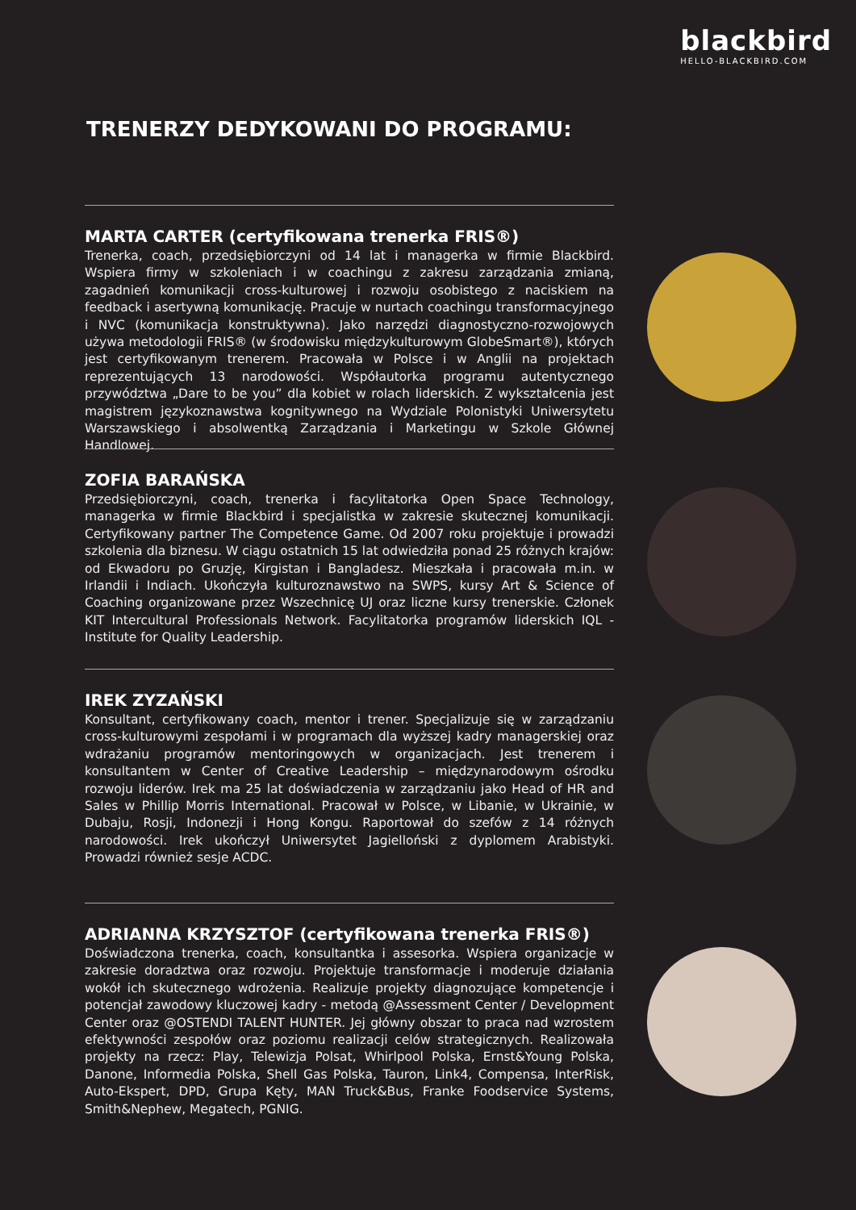blackbird
HELLO-BLACKBIRD.COM
TRENERZY DEDYKOWANI DO PROGRAMU:
MARTA CARTER (certyfikowana trenerka FRIS®)
Trenerka, coach, przedsiębiorczyni od 14 lat i managerka w firmie Blackbird. Wspiera firmy w szkoleniach i w coachingu z zakresu zarządzania zmianą, zagadnień komunikacji cross-kulturowej i rozwoju osobistego z naciskiem na feedback i asertywną komunikację. Pracuje w nurtach coachingu transformacyjnego i NVC (komunikacja konstruktywna). Jako narzędzi diagnostyczno-rozwojowych używa metodologii FRIS® (w środowisku międzykulturowym GlobeSmart®), których jest certyfikowanym trenerem. Pracowała w Polsce i w Anglii na projektach reprezentujących 13 narodowości. Współautorka programu autentycznego przywództwa „Dare to be you” dla kobiet w rolach liderskich. Z wykształcenia jest magistrem językoznawstwa kognitywnego na Wydziale Polonistyki Uniwersytetu Warszawskiego i absolwentką Zarządzania i Marketingu w Szkole Głównej Handlowej.
ZOFIA BARAŃSKA
Przedsiębiorczyni, coach, trenerka i facylitatorka Open Space Technology, managerka w firmie Blackbird i specjalistka w zakresie skutecznej komunikacji. Certyfikowany partner The Competence Game. Od 2007 roku projektuje i prowadzi szkolenia dla biznesu. W ciągu ostatnich 15 lat odwiedziła ponad 25 różnych krajów: od Ekwadoru po Gruzję, Kirgistan i Bangladesz. Mieszkała i pracowała m.in. w Irlandii i Indiach. Ukończyła kulturoznawstwo na SWPS, kursy Art & Science of Coaching organizowane przez Wszechnicę UJ oraz liczne kursy trenerskie. Członek KIT Intercultural Professionals Network. Facylitatorka programów liderskich IQL - Institute for Quality Leadership.
IREK ZYZAŃSKI
Konsultant, certyfikowany coach, mentor i trener. Specjalizuje się w zarządzaniu cross-kulturowymi zespołami i w programach dla wyższej kadry managerskiej oraz wdrażaniu programów mentoringowych w organizacjach. Jest trenerem i konsultantem w Center of Creative Leadership – międzynarodowym ośrodku rozwoju liderów. Irek ma 25 lat doświadczenia w zarządzaniu jako Head of HR and Sales w Phillip Morris International. Pracował w Polsce, w Libanie, w Ukrainie, w Dubaju, Rosji, Indonezji i Hong Kongu. Raportował do szefów z 14 różnych narodowości. Irek ukończył Uniwersytet Jagielloński z dyplomem Arabistyki. Prowadzi również sesje ACDC.
ADRIANNA KRZYSZTOF (certyfikowana trenerka FRIS®)
Doświadczona trenerka, coach, konsultantka i assesorka. Wspiera organizacje w zakresie doradztwa oraz rozwoju. Projektuje transformacje i moderuje działania wokół ich skutecznego wdrożenia. Realizuje projekty diagnozujące kompetencje i potencjał zawodowy kluczowej kadry - metodą @Assessment Center / Development Center oraz @OSTENDI TALENT HUNTER. Jej główny obszar to praca nad wzrostem efektywności zespołów oraz poziomu realizacji celów strategicznych. Realizowała projekty na rzecz: Play, Telewizja Polsat, Whirlpool Polska, Ernst&Young Polska, Danone, Informedia Polska, Shell Gas Polska, Tauron, Link4, Compensa, InterRisk, Auto-Ekspert, DPD, Grupa Kęty, MAN Truck&Bus, Franke Foodservice Systems, Smith&Nephew, Megatech, PGNIG.